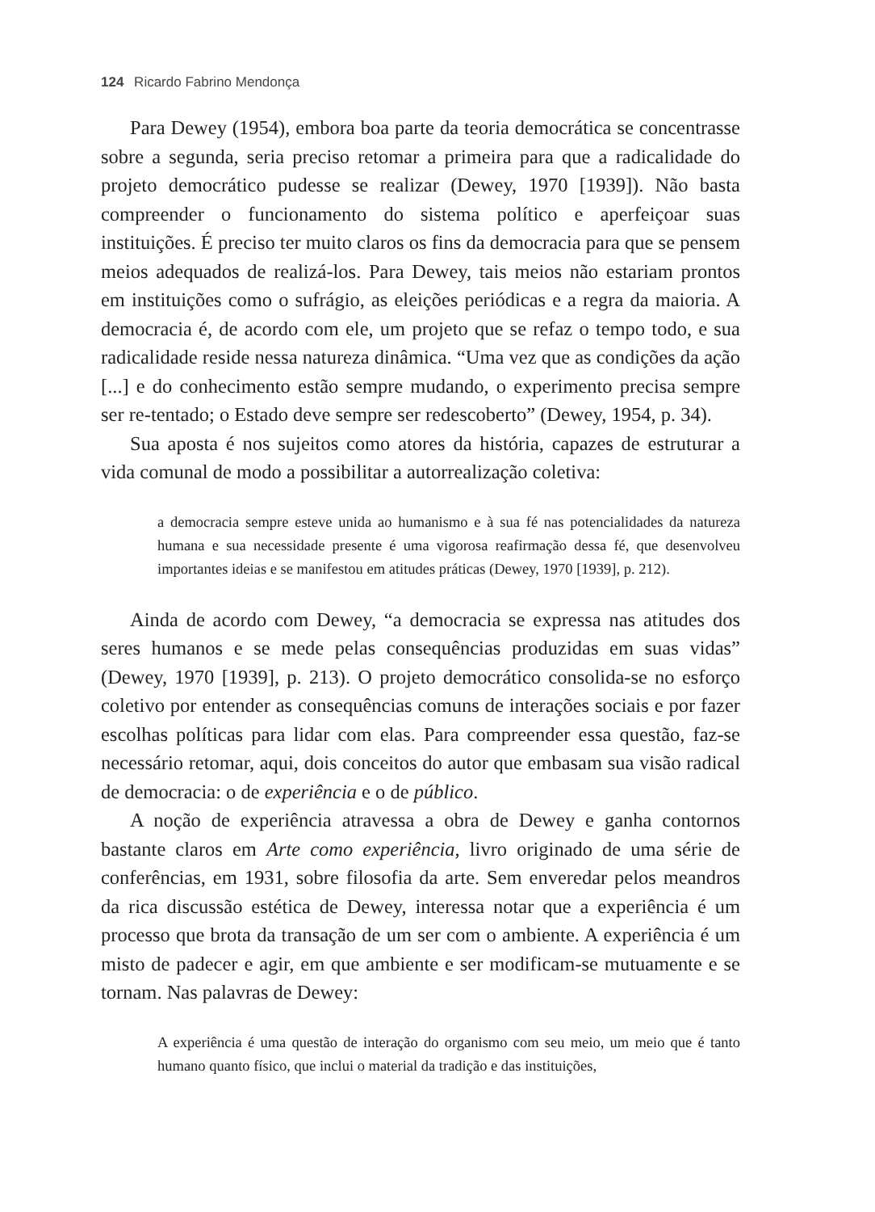124 Ricardo Fabrino Mendonça
Para Dewey (1954), embora boa parte da teoria democrática se concentrasse sobre a segunda, seria preciso retomar a primeira para que a radicalidade do projeto democrático pudesse se realizar (Dewey, 1970 [1939]). Não basta compreender o funcionamento do sistema político e aperfeiçoar suas instituições. É preciso ter muito claros os fins da democracia para que se pensem meios adequados de realizá-los. Para Dewey, tais meios não estariam prontos em instituições como o sufrágio, as eleições periódicas e a regra da maioria. A democracia é, de acordo com ele, um projeto que se refaz o tempo todo, e sua radicalidade reside nessa natureza dinâmica. “Uma vez que as condições da ação [...] e do conhecimento estão sempre mudando, o experimento precisa sempre ser re-tentado; o Estado deve sempre ser redescoberto” (Dewey, 1954, p. 34).
Sua aposta é nos sujeitos como atores da história, capazes de estruturar a vida comunal de modo a possibilitar a autorrealização coletiva:
a democracia sempre esteve unida ao humanismo e à sua fé nas potencialidades da natureza humana e sua necessidade presente é uma vigorosa reafirmação dessa fé, que desenvolveu importantes ideias e se manifestou em atitudes práticas (Dewey, 1970 [1939], p. 212).
Ainda de acordo com Dewey, “a democracia se expressa nas atitudes dos seres humanos e se mede pelas consequências produzidas em suas vidas” (Dewey, 1970 [1939], p. 213). O projeto democrático consolida-se no esforço coletivo por entender as consequências comuns de interações sociais e por fazer escolhas políticas para lidar com elas. Para compreender essa questão, faz-se necessário retomar, aqui, dois conceitos do autor que embasam sua visão radical de democracia: o de experiência e o de público.
A noção de experiência atravessa a obra de Dewey e ganha contornos bastante claros em Arte como experiência, livro originado de uma série de conferências, em 1931, sobre filosofia da arte. Sem enveredar pelos meandros da rica discussão estética de Dewey, interessa notar que a experiência é um processo que brota da transação de um ser com o ambiente. A experiência é um misto de padecer e agir, em que ambiente e ser modificam-se mutuamente e se tornam. Nas palavras de Dewey:
A experiência é uma questão de interação do organismo com seu meio, um meio que é tanto humano quanto físico, que inclui o material da tradição e das instituições,